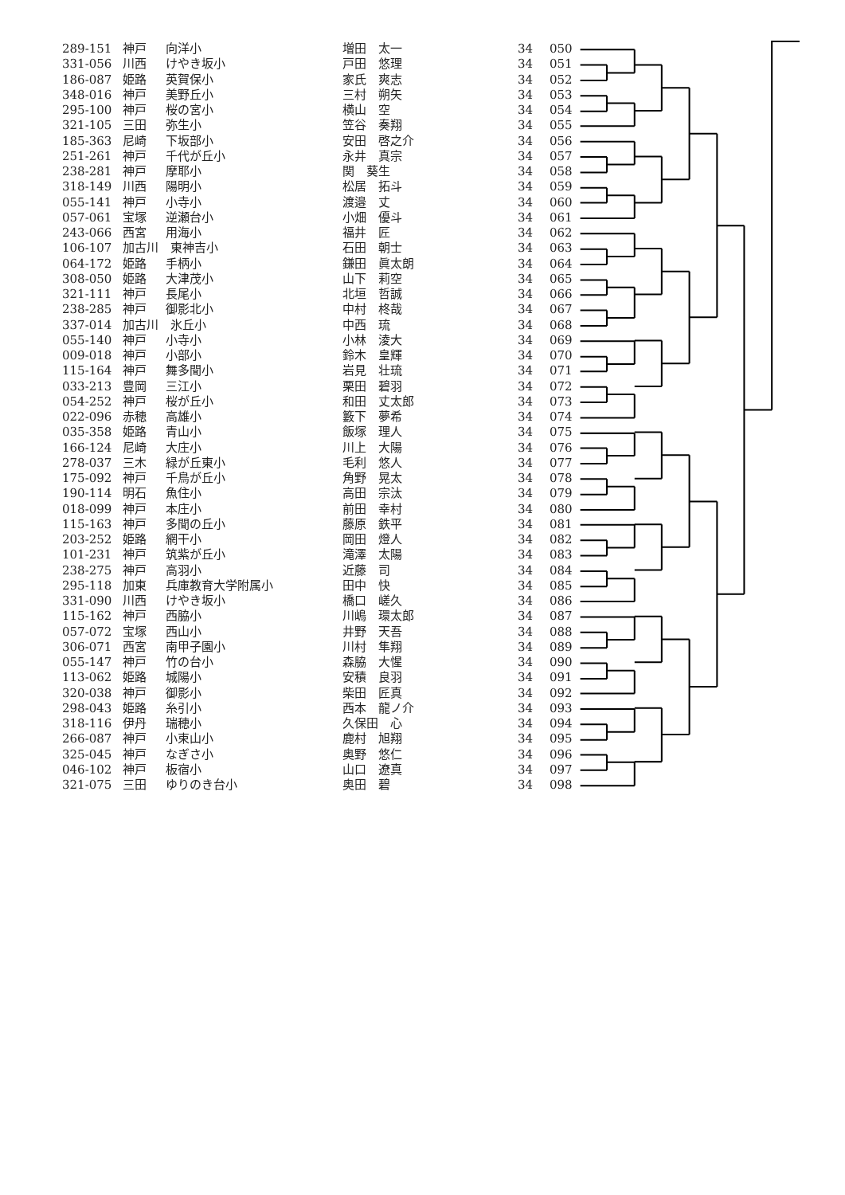| 289-151 | 神戸 | 向洋小 | 増田 太一 | 34 | 050 |
| 331-056 | 川西 | けやき坂小 | 戸田 悠理 | 34 | 051 |
| 186-087 | 姫路 | 英賀保小 | 家氏 爽志 | 34 | 052 |
| 348-016 | 神戸 | 美野丘小 | 三村 朔矢 | 34 | 053 |
| 295-100 | 神戸 | 桜の宮小 | 横山 空 | 34 | 054 |
| 321-105 | 三田 | 弥生小 | 笠谷 奏翔 | 34 | 055 |
| 185-363 | 尼崎 | 下坂部小 | 安田 啓之介 | 34 | 056 |
| 251-261 | 神戸 | 千代が丘小 | 永井 真宗 | 34 | 057 |
| 238-281 | 神戸 | 摩耶小 | 関 葵生 | 34 | 058 |
| 318-149 | 川西 | 陽明小 | 松居 拓斗 | 34 | 059 |
| 055-141 | 神戸 | 小寺小 | 渡邉 丈 | 34 | 060 |
| 057-061 | 宝塚 | 逆瀬台小 | 小畑 優斗 | 34 | 061 |
| 243-066 | 西宮 | 用海小 | 福井 匠 | 34 | 062 |
| 106-107 | 加古川 東神吉小 | | 石田 朝士 | 34 | 063 |
| 064-172 | 姫路 | 手柄小 | 鎌田 眞太朗 | 34 | 064 |
| 308-050 | 姫路 | 大津茂小 | 山下 莉空 | 34 | 065 |
| 321-111 | 神戸 | 長尾小 | 北垣 哲誠 | 34 | 066 |
| 238-285 | 神戸 | 御影北小 | 中村 柊哉 | 34 | 067 |
| 337-014 | 加古川 氷丘小 | | 中西 琉 | 34 | 068 |
| 055-140 | 神戸 | 小寺小 | 小林 淩大 | 34 | 069 |
| 009-018 | 神戸 | 小部小 | 鈴木 皇輝 | 34 | 070 |
| 115-164 | 神戸 | 舞多聞小 | 岩見 壮琉 | 34 | 071 |
| 033-213 | 豊岡 | 三江小 | 栗田 碧羽 | 34 | 072 |
| 054-252 | 神戸 | 桜が丘小 | 和田 丈太郎 | 34 | 073 |
| 022-096 | 赤穂 | 高雄小 | 籔下 夢希 | 34 | 074 |
| 035-358 | 姫路 | 青山小 | 飯塚 理人 | 34 | 075 |
| 166-124 | 尼崎 | 大庄小 | 川上 大陽 | 34 | 076 |
| 278-037 | 三木 | 緑が丘東小 | 毛利 悠人 | 34 | 077 |
| 175-092 | 神戸 | 千鳥が丘小 | 角野 晃太 | 34 | 078 |
| 190-114 | 明石 | 魚住小 | 高田 宗汰 | 34 | 079 |
| 018-099 | 神戸 | 本庄小 | 前田 幸村 | 34 | 080 |
| 115-163 | 神戸 | 多聞の丘小 | 藤原 鉄平 | 34 | 081 |
| 203-252 | 姫路 | 網干小 | 岡田 燈人 | 34 | 082 |
| 101-231 | 神戸 | 筑紫が丘小 | 滝澤 太陽 | 34 | 083 |
| 238-275 | 神戸 | 高羽小 | 近藤 司 | 34 | 084 |
| 295-118 | 加東 | 兵庫教育大学附属小 | 田中 快 | 34 | 085 |
| 331-090 | 川西 | けやき坂小 | 橋口 嵯久 | 34 | 086 |
| 115-162 | 神戸 | 西脇小 | 川嶋 環太郎 | 34 | 087 |
| 057-072 | 宝塚 | 西山小 | 井野 天吾 | 34 | 088 |
| 306-071 | 西宮 | 南甲子園小 | 川村 隼翔 | 34 | 089 |
| 055-147 | 神戸 | 竹の台小 | 森脇 大惺 | 34 | 090 |
| 113-062 | 姫路 | 城陽小 | 安積 良羽 | 34 | 091 |
| 320-038 | 神戸 | 御影小 | 柴田 匠真 | 34 | 092 |
| 298-043 | 姫路 | 糸引小 | 西本 龍ノ介 | 34 | 093 |
| 318-116 | 伊丹 | 瑞穂小 | 久保田 心 | 34 | 094 |
| 266-087 | 神戸 | 小束山小 | 鹿村 旭翔 | 34 | 095 |
| 325-045 | 神戸 | なぎさ小 | 奥野 悠仁 | 34 | 096 |
| 046-102 | 神戸 | 板宿小 | 山口 遼真 | 34 | 097 |
| 321-075 | 三田 | ゆりのき台小 | 奥田 碧 | 34 | 098 |